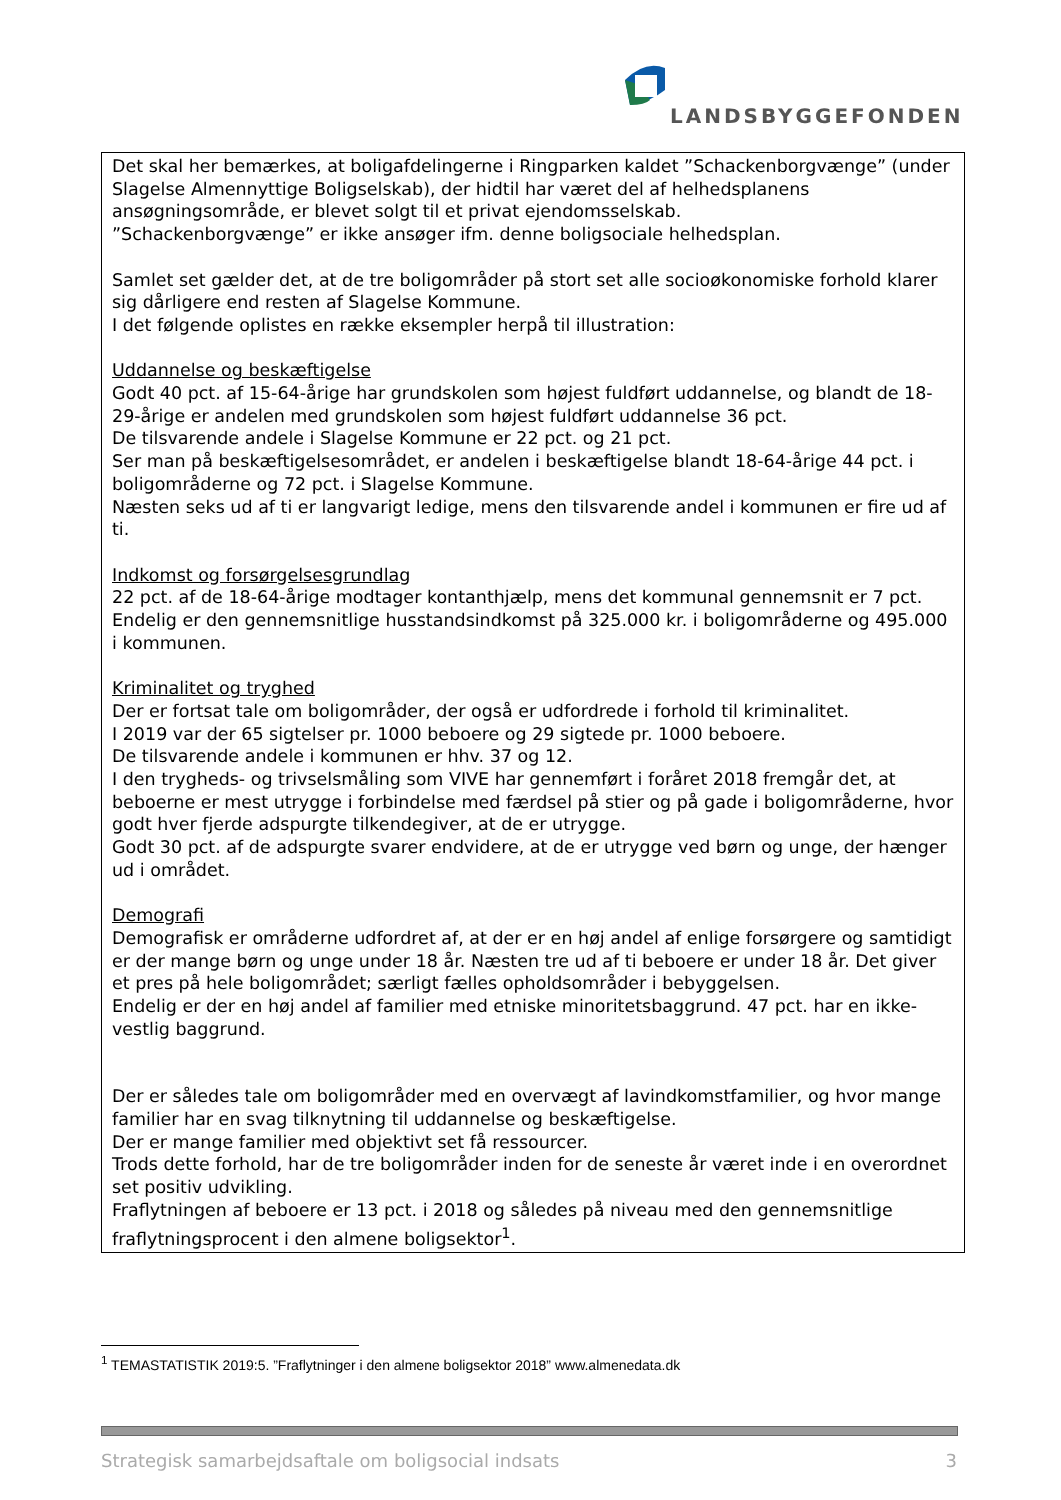LANDSBYGGEFONDEN
Det skal her bemærkes, at boligafdelingerne i Ringparken kaldet ”Schackenborgvænge” (under Slagelse Almennyttige Boligselskab), der hidtil har været del af helhedsplanens ansøgningsområde, er blevet solgt til et privat ejendomsselskab.
”Schackenborgvænge” er ikke ansøger ifm. denne boligsociale helhedsplan.
Samlet set gælder det, at de tre boligområder på stort set alle socioøkonomiske forhold klarer sig dårligere end resten af Slagelse Kommune.
I det følgende oplistes en række eksempler herpå til illustration:
Uddannelse og beskæftigelse
Godt 40 pct. af 15-64-årige har grundskolen som højest fuldført uddannelse, og blandt de 18-29-årige er andelen med grundskolen som højest fuldført uddannelse 36 pct.
De tilsvarende andele i Slagelse Kommune er 22 pct. og 21 pct.
Ser man på beskæftigelsesområdet, er andelen i beskæftigelse blandt 18-64-årige 44 pct. i boligområderne og 72 pct. i Slagelse Kommune.
Næsten seks ud af ti er langvarigt ledige, mens den tilsvarende andel i kommunen er fire ud af ti.
Indkomst og forsørgelsesgrundlag
22 pct. af de 18-64-årige modtager kontanthjælp, mens det kommunal gennemsnit er 7 pct.
Endelig er den gennemsnitlige husstandsindkomst på 325.000 kr. i boligområderne og 495.000 i kommunen.
Kriminalitet og tryghed
Der er fortsat tale om boligområder, der også er udfordrede i forhold til kriminalitet.
I 2019 var der 65 sigtelser pr. 1000 beboere og 29 sigtede pr. 1000 beboere.
De tilsvarende andele i kommunen er hhv. 37 og 12.
I den trygheds- og trivselsmåling som VIVE har gennemført i foråret 2018 fremgår det, at beboerne er mest utrygge i forbindelse med færdsel på stier og på gade i boligområderne, hvor godt hver fjerde adspurgte tilkendegiver, at de er utrygge.
Godt 30 pct. af de adspurgte svarer endvidere, at de er utrygge ved børn og unge, der hænger ud i området.
Demografi
Demografisk er områderne udfordret af, at der er en høj andel af enlige forsørgere og samtidigt er der mange børn og unge under 18 år. Næsten tre ud af ti beboere er under 18 år. Det giver et pres på hele boligområdet; særligt fælles opholdsområder i bebyggelsen.
Endelig er der en høj andel af familier med etniske minoritetsbaggrund. 47 pct. har en ikke-vestlig baggrund.
Der er således tale om boligområder med en overvægt af lavindkomstfamilier, og hvor mange familier har en svag tilknytning til uddannelse og beskæftigelse.
Der er mange familier med objektivt set få ressourcer.
Trods dette forhold, har de tre boligområder inden for de seneste år været inde i en overordnet set positiv udvikling.
Fraflytningen af beboere er 13 pct. i 2018 og således på niveau med den gennemsnitlige fraflytningsprocent i den almene boligsektor<sup>1</sup>.
<sup>1</sup> TEMASTATISTIK 2019:5. ”Fraflytninger i den almene boligsektor 2018” www.almenedata.dk
Strategisk samarbejdsaftale om boligsocial indsats 3